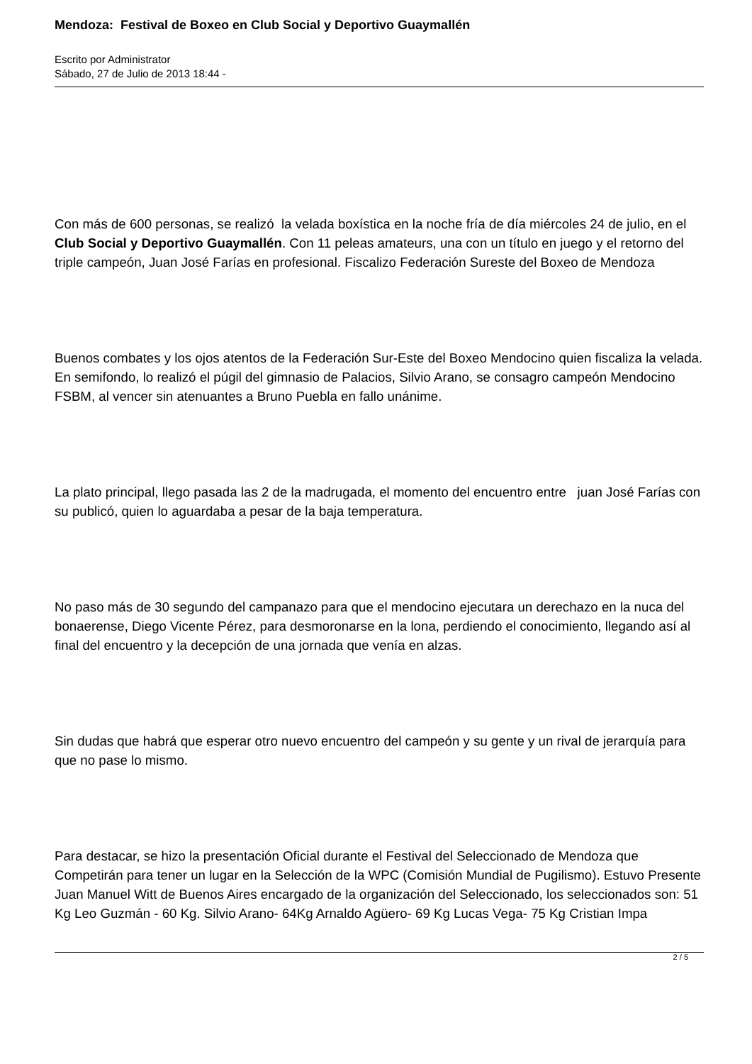Mendoza: Festival de Boxeo en Club Social y Deportivo Guaymallén
Escrito por Administrator
Sábado, 27 de Julio de 2013 18:44 -
Con más de 600 personas, se realizó la velada boxística en la noche fría de día miércoles 24 de julio, en el Club Social y Deportivo Guaymallén. Con 11 peleas amateurs, una con un título en juego y el retorno del triple campeón, Juan José Farías en profesional. Fiscalizo Federación Sureste del Boxeo de Mendoza
Buenos combates y los ojos atentos de la Federación Sur-Este del Boxeo Mendocino quien fiscaliza la velada. En semifondo, lo realizó el púgil del gimnasio de Palacios, Silvio Arano, se consagro campeón Mendocino FSBM, al vencer sin atenuantes a Bruno Puebla en fallo unánime.
La plato principal, llego pasada las 2 de la madrugada, el momento del encuentro entre juan José Farías con su publicó, quien lo aguardaba a pesar de la baja temperatura.
No paso más de 30 segundo del campanazo para que el mendocino ejecutara un derechazo en la nuca del bonaerense, Diego Vicente Pérez, para desmoronarse en la lona, perdiendo el conocimiento, llegando así al final del encuentro y la decepción de una jornada que venía en alzas.
Sin dudas que habrá que esperar otro nuevo encuentro del campeón y su gente y un rival de jerarquía para que no pase lo mismo.
Para destacar, se hizo la presentación Oficial durante el Festival del Seleccionado de Mendoza que Competirán para tener un lugar en la Selección de la WPC (Comisión Mundial de Pugilismo). Estuvo Presente Juan Manuel Witt de Buenos Aires encargado de la organización del Seleccionado, los seleccionados son: 51 Kg Leo Guzmán - 60 Kg. Silvio Arano- 64Kg Arnaldo Agüero- 69 Kg Lucas Vega- 75 Kg Cristian Impa
2 / 5